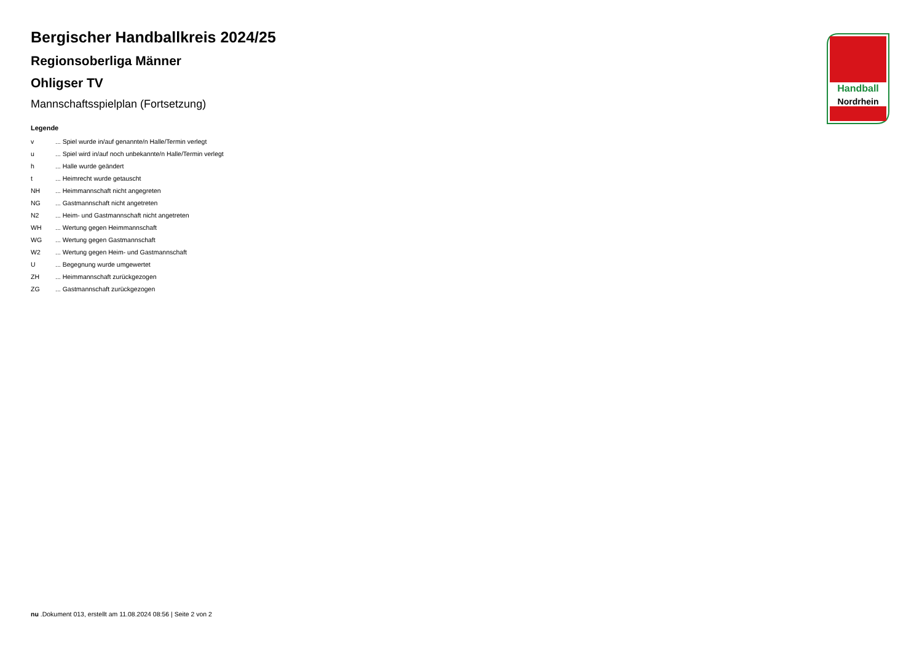Handball
Nordrhein
Bergischer Handballkreis 2024/25
Regionsoberliga Männer
Ohligser TV
Mannschaftsspielplan (Fortsetzung)
Legende
| v | ... Spiel wurde in/auf genannte/n Halle/Termin verlegt |
| u | ... Spiel wird in/auf noch unbekannte/n Halle/Termin verlegt |
| h | ... Halle wurde geändert |
| t | ... Heimrecht wurde getauscht |
| NH | ... Heimmannschaft nicht angegreten |
| NG | ... Gastmannschaft nicht angetreten |
| N2 | ... Heim- und Gastmannschaft nicht angetreten |
| WH | ... Wertung gegen Heimmannschaft |
| WG | ... Wertung gegen Gastmannschaft |
| W2 | ... Wertung gegen Heim- und Gastmannschaft |
| U | ... Begegnung wurde umgewertet |
| ZH | ... Heimmannschaft zurückgezogen |
| ZG | ... Gastmannschaft zurückgezogen |
nu .Dokument 013, erstellt am 11.08.2024 08:56 | Seite 2 von 2